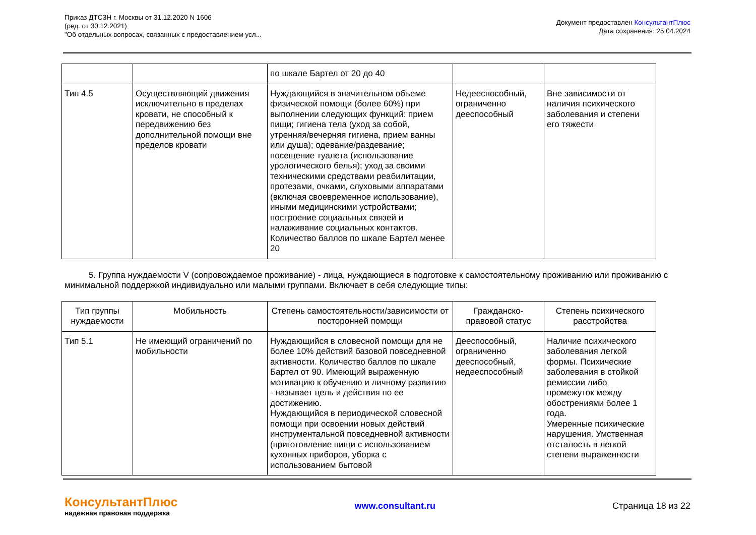Приказ ДТСЗН г. Москвы от 31.12.2020 N 1606
(ред. от 30.12.2021)
"Об отдельных вопросах, связанных с предоставлением усл...
Документ предоставлен КонсультантПлюс
Дата сохранения: 25.04.2024
| | | по шкале Бартел от 20 до 40 | | |
| Тип 4.5 | Осуществляющий движения исключительно в пределах кровати, не способный к передвижению без дополнительной помощи вне пределов кровати | Нуждающийся в значительном объеме физической помощи (более 60%) при выполнении следующих функций: прием пищи; гигиена тела (уход за собой, утренняя/вечерняя гигиена, прием ванны или душа); одевание/раздевание; посещение туалета (использование урологического белья); уход за своими техническими средствами реабилитации, протезами, очками, слуховыми аппаратами (включая своевременное использование), иными медицинскими устройствами; построение социальных связей и налаживание социальных контактов. Количество баллов по шкале Бартел менее 20 | Недееспособный, ограниченно дееспособный | Вне зависимости от наличия психического заболевания и степени его тяжести |
5. Группа нуждаемости V (сопровождаемое проживание) - лица, нуждающиеся в подготовке к самостоятельному проживанию или проживанию с минимальной поддержкой индивидуально или малыми группами. Включает в себя следующие типы:
| Тип группы нуждаемости | Мобильность | Степень самостоятельности/зависимости от посторонней помощи | Гражданско-правовой статус | Степень психического расстройства |
| --- | --- | --- | --- | --- |
| Тип 5.1 | Не имеющий ограничений по мобильности | Нуждающийся в словесной помощи для не более 10% действий базовой повседневной активности. Количество баллов по шкале Бартел от 90. Имеющий выраженную мотивацию к обучению и личному развитию - называет цель и действия по ее достижению. Нуждающийся в периодической словесной помощи при освоении новых действий инструментальной повседневной активности (приготовление пищи с использованием кухонных приборов, уборка с использованием бытовой | Дееспособный, ограниченно дееспособный, недееспособный | Наличие психического заболевания легкой формы. Психические заболевания в стойкой ремиссии либо промежуток между обострениями более 1 года. Умеренные психические нарушения. Умственная отсталость в легкой степени выраженности |
КонсультантПлюс
надежная правовая поддержка
www.consultant.ru Страница 18 из 22